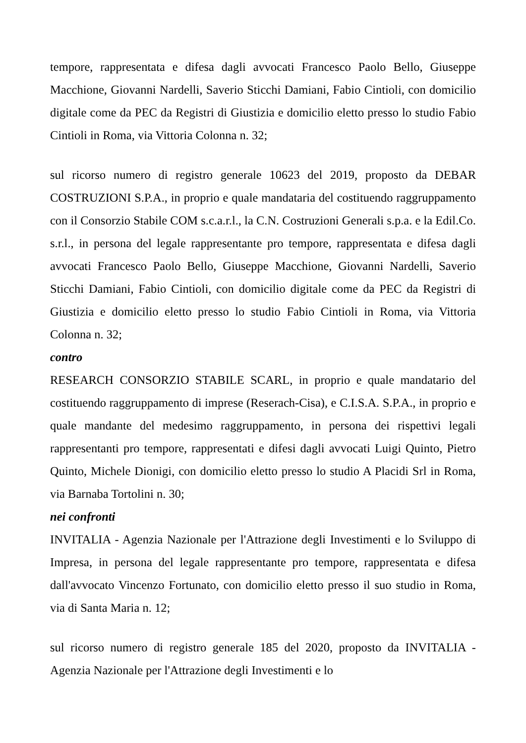tempore, rappresentata e difesa dagli avvocati Francesco Paolo Bello, Giuseppe Macchione, Giovanni Nardelli, Saverio Sticchi Damiani, Fabio Cintioli, con domicilio digitale come da PEC da Registri di Giustizia e domicilio eletto presso lo studio Fabio Cintioli in Roma, via Vittoria Colonna n. 32;
sul ricorso numero di registro generale 10623 del 2019, proposto da DEBAR COSTRUZIONI S.P.A., in proprio e quale mandataria del costituendo raggruppamento con il Consorzio Stabile COM s.c.a.r.l., la C.N. Costruzioni Generali s.p.a. e la Edil.Co. s.r.l., in persona del legale rappresentante pro tempore, rappresentata e difesa dagli avvocati Francesco Paolo Bello, Giuseppe Macchione, Giovanni Nardelli, Saverio Sticchi Damiani, Fabio Cintioli, con domicilio digitale come da PEC da Registri di Giustizia e domicilio eletto presso lo studio Fabio Cintioli in Roma, via Vittoria Colonna n. 32;
contro
RESEARCH CONSORZIO STABILE SCARL, in proprio e quale mandatario del costituendo raggruppamento di imprese (Reserach-Cisa), e C.I.S.A. S.P.A., in proprio e quale mandante del medesimo raggruppamento, in persona dei rispettivi legali rappresentanti pro tempore, rappresentati e difesi dagli avvocati Luigi Quinto, Pietro Quinto, Michele Dionigi, con domicilio eletto presso lo studio A Placidi Srl in Roma, via Barnaba Tortolini n. 30;
nei confronti
INVITALIA - Agenzia Nazionale per l'Attrazione degli Investimenti e lo Sviluppo di Impresa, in persona del legale rappresentante pro tempore, rappresentata e difesa dall'avvocato Vincenzo Fortunato, con domicilio eletto presso il suo studio in Roma, via di Santa Maria n. 12;
sul ricorso numero di registro generale 185 del 2020, proposto da INVITALIA - Agenzia Nazionale per l'Attrazione degli Investimenti e lo